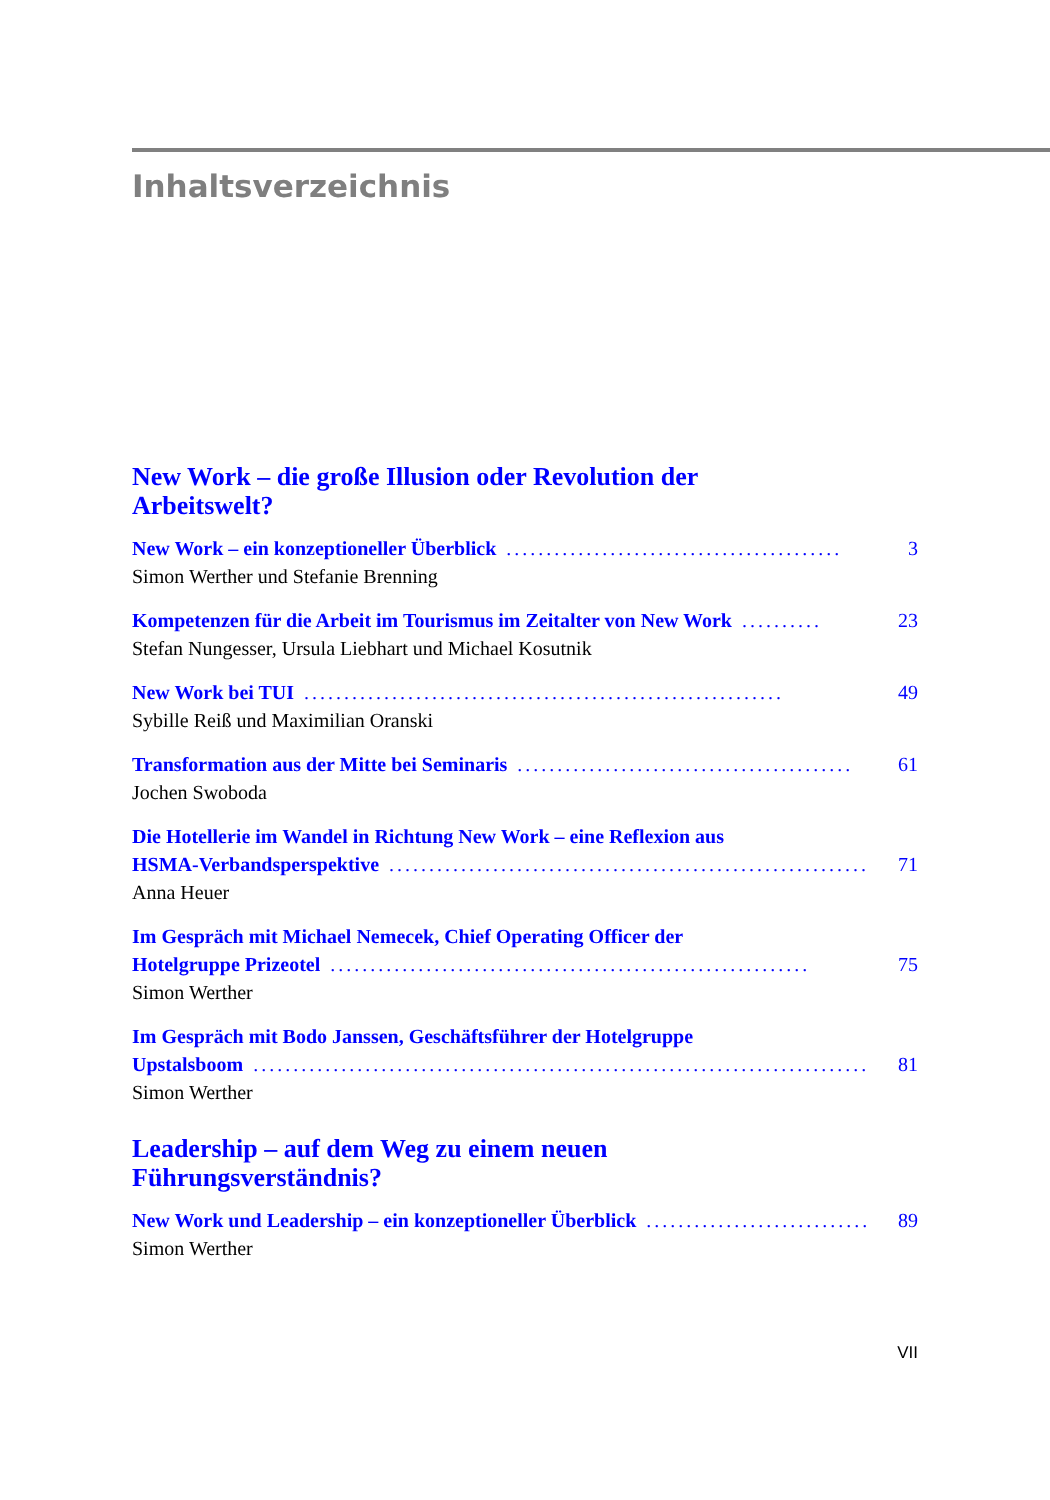Inhaltsverzeichnis
New Work – die große Illusion oder Revolution der Arbeitswelt?
New Work – ein konzeptioneller Überblick.......................................... 3
Simon Werther und Stefanie Brenning
Kompetenzen für die Arbeit im Tourismus im Zeitalter von New Work.......... 23
Stefan Nungesser, Ursula Liebhart und Michael Kosutnik
New Work bei TUI............................................................ 49
Sybille Reiß und Maximilian Oranski
Transformation aus der Mitte bei Seminaris.......................................... 61
Jochen Swoboda
Die Hotellerie im Wandel in Richtung New Work – eine Reflexion aus
HSMA-Verbandsperspektive............................................................ 71
Anna Heuer
Im Gespräch mit Michael Nemecek, Chief Operating Officer der
Hotelgruppe Prizeotel............................................................ 75
Simon Werther
Im Gespräch mit Bodo Janssen, Geschäftsführer der Hotelgruppe
Upstalsboom................................................................................ 81
Simon Werther
Leadership – auf dem Weg zu einem neuen Führungsverständnis?
New Work und Leadership – ein konzeptioneller Überblick.............................. 89
Simon Werther
VII